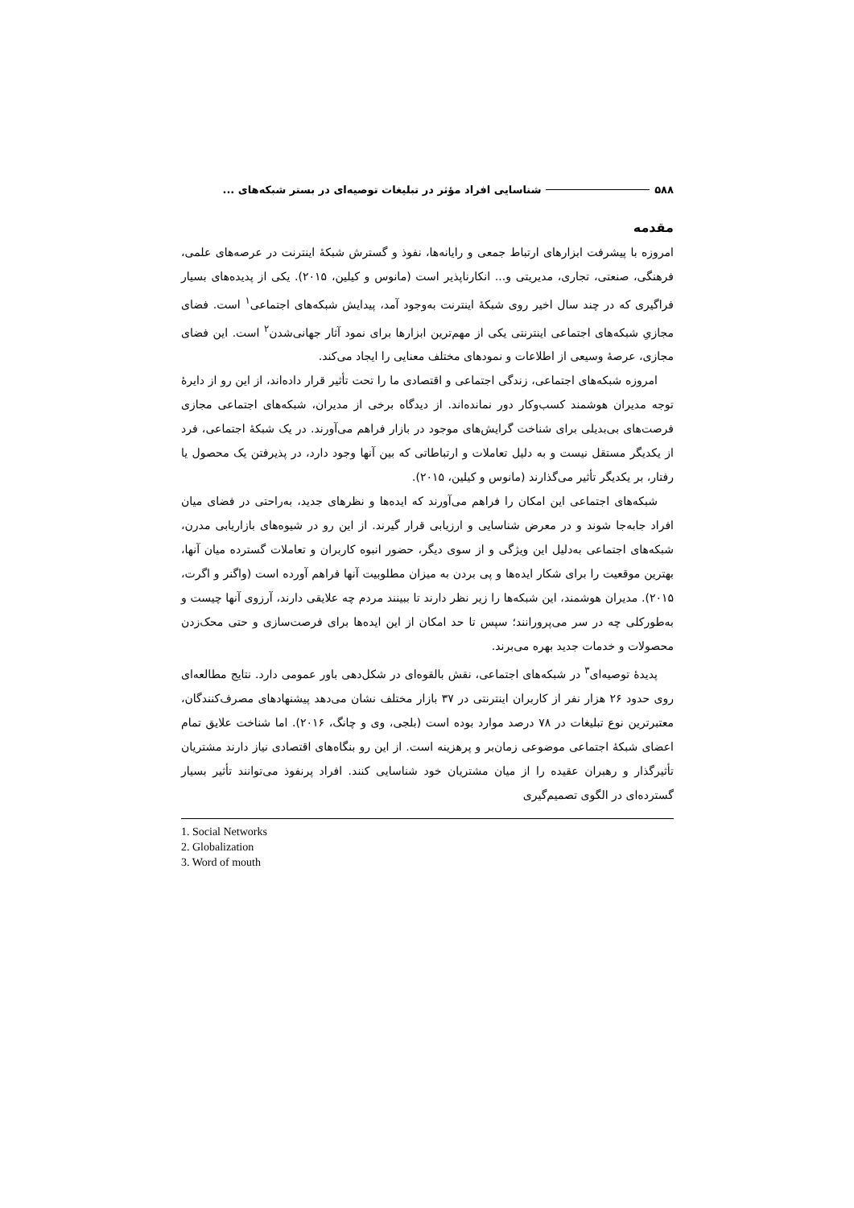۵۸۸ شناسایی افراد مؤثر در تبلیغات توصیه‌ای در بستر شبکه‌های ...
مقدمه
امروزه با پیشرفت ابزارهای ارتباط جمعی و رایانه‌ها، نفوذ و گسترش شبکهٔ اینترنت در عرصه‌های علمی، فرهنگی، صنعتی، تجاری، مدیریتی و... انکارناپذیر است (مانوس و کیلین، ۲۰۱۵). یکی از پدیده‌های بسیار فراگیری که در چند سال اخیر روی شبکهٔ اینترنت به‌وجود آمد، پیدایش شبکه‌های اجتماعی<sup>۱</sup> است. فضای مجازیِ شبکه‌های اجتماعی اینترنتی یکی از مهم‌ترین ابزارها برای نمود آثار جهانی‌شدن<sup>۲</sup> است. این فضای مجازی، عرصهٔ وسیعی از اطلاعات و نمودهای مختلف معنایی را ایجاد می‌کند.
امروزه شبکه‌های اجتماعی، زندگی اجتماعی و اقتصادی ما را تحت تأثیر قرار داده‌اند، از این رو از دایرهٔ توجه مدیران هوشمند کسب‌وکار دور نمانده‌اند. از دیدگاه برخی از مدیران، شبکه‌های اجتماعی مجازی فرصت‌های بی‌بدیلی برای شناخت گرایش‌های موجود در بازار فراهم می‌آورند. در یک شبکهٔ اجتماعی، فرد از یکدیگر مستقل نیست و به دلیل تعاملات و ارتباطاتی که بین آنها وجود دارد، در پذیرفتن یک محصول یا رفتار، بر یکدیگر تأثیر می‌گذارند (مانوس و کیلین، ۲۰۱۵).
شبکه‌های اجتماعی این امکان را فراهم می‌آورند که ایده‌ها و نظرهای جدید، به‌راحتی در فضای میان افراد جابه‌جا شوند و در معرض شناسایی و ارزیابی قرار گیرند. از این رو در شیوه‌های بازاریابی مدرن، شبکه‌های اجتماعی به‌دلیل این ویژگی و از سوی دیگر، حضور انبوه کاربران و تعاملات گسترده میان آنها، بهترین موقعیت را برای شکار ایده‌ها و پی بردن به میزان مطلوبیت آنها فراهم آورده است (واگنر و اگرت، ۲۰۱۵). مدیران هوشمند، این شبکه‌ها را زیر نظر دارند تا ببینند مردم چه علایقی دارند، آرزوی آنها چیست و به‌طورکلی چه در سر می‌پرورانند؛ سپس تا حد امکان از این ایده‌ها برای فرصت‌سازی و حتی محک‌زدن محصولات و خدمات جدید بهره می‌برند.
پدیدهٔ توصیه‌ای<sup>۳</sup> در شبکه‌های اجتماعی، نقش بالقوه‌ای در شکل‌دهی باور عمومی دارد. نتایج مطالعه‌ای روی حدود ۲۶ هزار نفر از کاربران اینترنتی در ۳۷ بازار مختلف نشان می‌دهد پیشنهادهای مصرف‌کنندگان، معتبرترین نوع تبلیغات در ۷۸ درصد موارد بوده است (بلجی، وی و چانگ، ۲۰۱۶). اما شناخت علایق تمام اعضای شبکهٔ اجتماعی موضوعی زمان‌بر و پرهزینه است. از این رو بنگاه‌های اقتصادی نیاز دارند مشتریان تأثیرگذار و رهبران عقیده را از میان مشتریان خود شناسایی کنند. افراد پرنفوذ می‌توانند تأثیر بسیار گسترده‌ای در الگوی تصمیم‌گیری
1. Social Networks
2. Globalization
3. Word of mouth